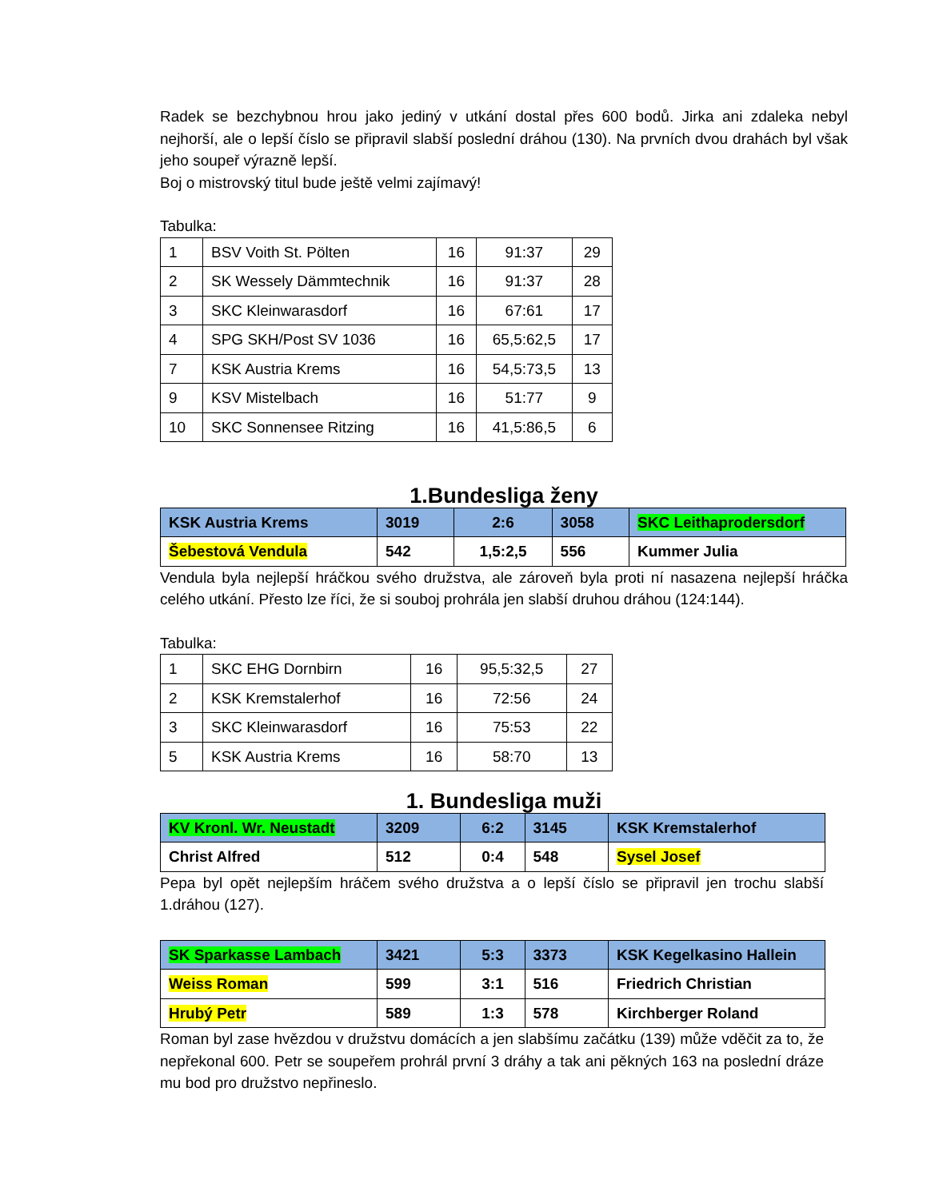Radek se bezchybnou hrou jako jediný v utkání dostal přes 600 bodů. Jirka ani zdaleka nebyl nejhorší, ale o lepší číslo se připravil slabší poslední dráhou (130). Na prvních dvou drahách byl však jeho soupeř výrazně lepší.
Boj o mistrovský titul bude ještě velmi zajímavý!
Tabulka:
| 1 | BSV Voith St. Pölten | 16 | 91:37 | 29 |
| 2 | SK Wessely Dämmtechnik | 16 | 91:37 | 28 |
| 3 | SKC Kleinwarasdorf | 16 | 67:61 | 17 |
| 4 | SPG SKH/Post SV 1036 | 16 | 65,5:62,5 | 17 |
| 7 | KSK Austria Krems | 16 | 54,5:73,5 | 13 |
| 9 | KSV Mistelbach | 16 | 51:77 | 9 |
| 10 | SKC Sonnensee Ritzing | 16 | 41,5:86,5 | 6 |
1.Bundesliga ženy
| KSK Austria Krems | 3019 | 2:6 | 3058 | SKC Leithaprodersdorf |
| Šebestová Vendula | 542 | 1,5:2,5 | 556 | Kummer Julia |
Vendula byla nejlepší hráčkou svého družstva, ale zároveň byla proti ní nasazena nejlepší hráčka celého utkání. Přesto lze říci, že si souboj prohrála jen slabší druhou dráhou (124:144).
Tabulka:
| 1 | SKC EHG Dornbirn | 16 | 95,5:32,5 | 27 |
| 2 | KSK Kremstalerhof | 16 | 72:56 | 24 |
| 3 | SKC Kleinwarasdorf | 16 | 75:53 | 22 |
| 5 | KSK Austria Krems | 16 | 58:70 | 13 |
1. Bundesliga muži
| KV Kronl. Wr. Neustadt | 3209 | 6:2 | 3145 | KSK Kremstalerhof |
| Christ Alfred | 512 | 0:4 | 548 | Sysel Josef |
Pepa byl opět nejlepším hráčem svého družstva a o lepší číslo se připravil jen trochu slabší 1.dráhou (127).
| SK Sparkasse Lambach | 3421 | 5:3 | 3373 | KSK Kegelkasino Hallein |
| Weiss Roman | 599 | 3:1 | 516 | Friedrich Christian |
| Hrubý Petr | 589 | 1:3 | 578 | Kirchberger Roland |
Roman byl zase hvězdou v družstvu domácích a jen slabšímu začátku (139) může vděčit za to, že nepřekonal 600. Petr se soupeřem prohrál první 3 dráhy a tak ani pěkných 163 na poslední dráze mu bod pro družstvo nepřineslo.